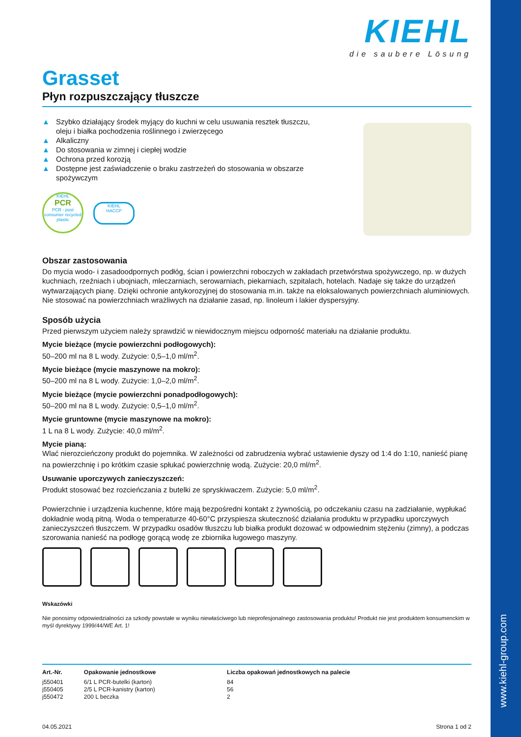www.kiehl-group.com
KIEHL
die saubere Lösung
Grasset
Płyn rozpuszczający tłuszcze
▲ Szybko działający środek myjący do kuchni w celu usuwania resztek tłuszczu, oleju i białka pochodzenia roślinnego i zwierzęcego
▲ Alkaliczny
▲ Do stosowania w zimnej i ciepłej wodzie
▲ Ochrona przed korozją
▲ Dostępne jest zaświadczenie o braku zastrzeżeń do stosowania w obszarze spożywczym
KIEHL
PCR
PCR - post consumer recycled plastic
KIEHL
HACCP
Obszar zastosowania
Do mycia wodo- i zasadoodpornych podłóg, ścian i powierzchni roboczych w zakładach przetwórstwa spożywczego, np. w dużych kuchniach, rzeźniach i ubojniach, mleczarniach, serowarniach, piekarniach, szpitalach, hotelach. Nadaje się także do urządzeń wytwarzających pianę. Dzięki ochronie antykorozyjnej do stosowania m.in. także na eloksalowanych powierzchniach aluminiowych. Nie stosować na powierzchniach wrażliwych na działanie zasad, np. linoleum i lakier dyspersyjny.
Sposób użycia
Przed pierwszym użyciem należy sprawdzić w niewidocznym miejscu odporność materiału na działanie produktu.
Mycie bieżące (mycie powierzchni podłogowych):
50–200 ml na 8 L wody. Zużycie: 0,5–1,0 ml/m<sup>2</sup>.
Mycie bieżące (mycie maszynowe na mokro):
50–200 ml na 8 L wody. Zużycie: 1,0–2,0 ml/m<sup>2</sup>.
Mycie bieżące (mycie powierzchni ponadpodłogowych):
50–200 ml na 8 L wody. Zużycie: 0,5–1,0 ml/m<sup>2</sup>.
Mycie gruntowne (mycie maszynowe na mokro):
1 L na 8 L wody. Zużycie: 40,0 ml/m<sup>2</sup>.
Mycie pianą:
Wlać nierozcieńczony produkt do pojemnika. W zależności od zabrudzenia wybrać ustawienie dyszy od 1:4 do 1:10, nanieść pianę na powierzchnię i po krótkim czasie spłukać powierzchnię wodą. Zużycie: 20,0 ml/m<sup>2</sup>.
Usuwanie uporczywych zanieczyszczeń:
Produkt stosować bez rozcieńczania z butelki ze spryskiwaczem. Zużycie: 5,0 ml/m<sup>2</sup>.
Powierzchnie i urządzenia kuchenne, które mają bezpośredni kontakt z żywnością, po odczekaniu czasu na zadziałanie, wypłukać dokładnie wodą pitną. Woda o temperaturze 40-60°C przyspiesza skuteczność działania produktu w przypadku uporczywych zanieczyszczeń tłuszczem. W przypadku osadów tłuszczu lub białka produkt dozować w odpowiednim stężeniu (zimny), a podczas szorowania nanieść na podłogę gorącą wodę ze zbiornika ługowego maszyny.
Wskazówki
Nie ponosimy odpowiedzialności za szkody powstałe w wyniku niewłaściwego lub nieprofesjonalnego zastosowania produktu! Produkt nie jest produktem konsumenckim w myśl dyrektywy 1999/44/WE Art. 1!
| Art.-Nr. | Opakowanie jednostkowe | Liczba opakowań jednostkowych na palecie |
| --- | --- | --- |
| j550401 | 6/1 L PCR-butelki (karton) | 84 |
| j550405 | 2/5 L PCR-kanistry (karton) | 56 |
| j550472 | 200 L beczka | 2 |
04.05.2021 Strona 1 od 2